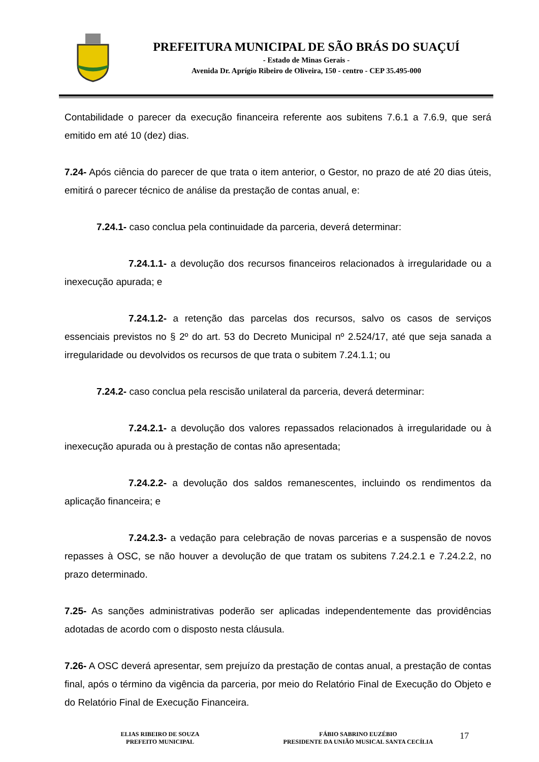PREFEITURA MUNICIPAL DE SÃO BRÁS DO SUAÇUÍ
- Estado de Minas Gerais -
Avenida Dr. Aprígio Ribeiro de Oliveira, 150 - centro - CEP 35.495-000
Contabilidade o parecer da execução financeira referente aos subitens 7.6.1 a 7.6.9, que será emitido em até 10 (dez) dias.
7.24- Após ciência do parecer de que trata o item anterior, o Gestor, no prazo de até 20 dias úteis, emitirá o parecer técnico de análise da prestação de contas anual, e:
7.24.1- caso conclua pela continuidade da parceria, deverá determinar:
7.24.1.1- a devolução dos recursos financeiros relacionados à irregularidade ou a inexecução apurada; e
7.24.1.2- a retenção das parcelas dos recursos, salvo os casos de serviços essenciais previstos no § 2º do art. 53 do Decreto Municipal nº 2.524/17, até que seja sanada a irregularidade ou devolvidos os recursos de que trata o subitem 7.24.1.1; ou
7.24.2- caso conclua pela rescisão unilateral da parceria, deverá determinar:
7.24.2.1- a devolução dos valores repassados relacionados à irregularidade ou à inexecução apurada ou à prestação de contas não apresentada;
7.24.2.2- a devolução dos saldos remanescentes, incluindo os rendimentos da aplicação financeira; e
7.24.2.3- a vedação para celebração de novas parcerias e a suspensão de novos repasses à OSC, se não houver a devolução de que tratam os subitens 7.24.2.1 e 7.24.2.2, no prazo determinado.
7.25- As sanções administrativas poderão ser aplicadas independentemente das providências adotadas de acordo com o disposto nesta cláusula.
7.26- A OSC deverá apresentar, sem prejuízo da prestação de contas anual, a prestação de contas final, após o término da vigência da parceria, por meio do Relatório Final de Execução do Objeto e do Relatório Final de Execução Financeira.
ELIAS RIBEIRO DE SOUZA
PREFEITO MUNICIPAL
FÁBIO SABRINO EUZÉBIO
PRESIDENTE DA UNIÃO MUSICAL SANTA CECÍLIA
17